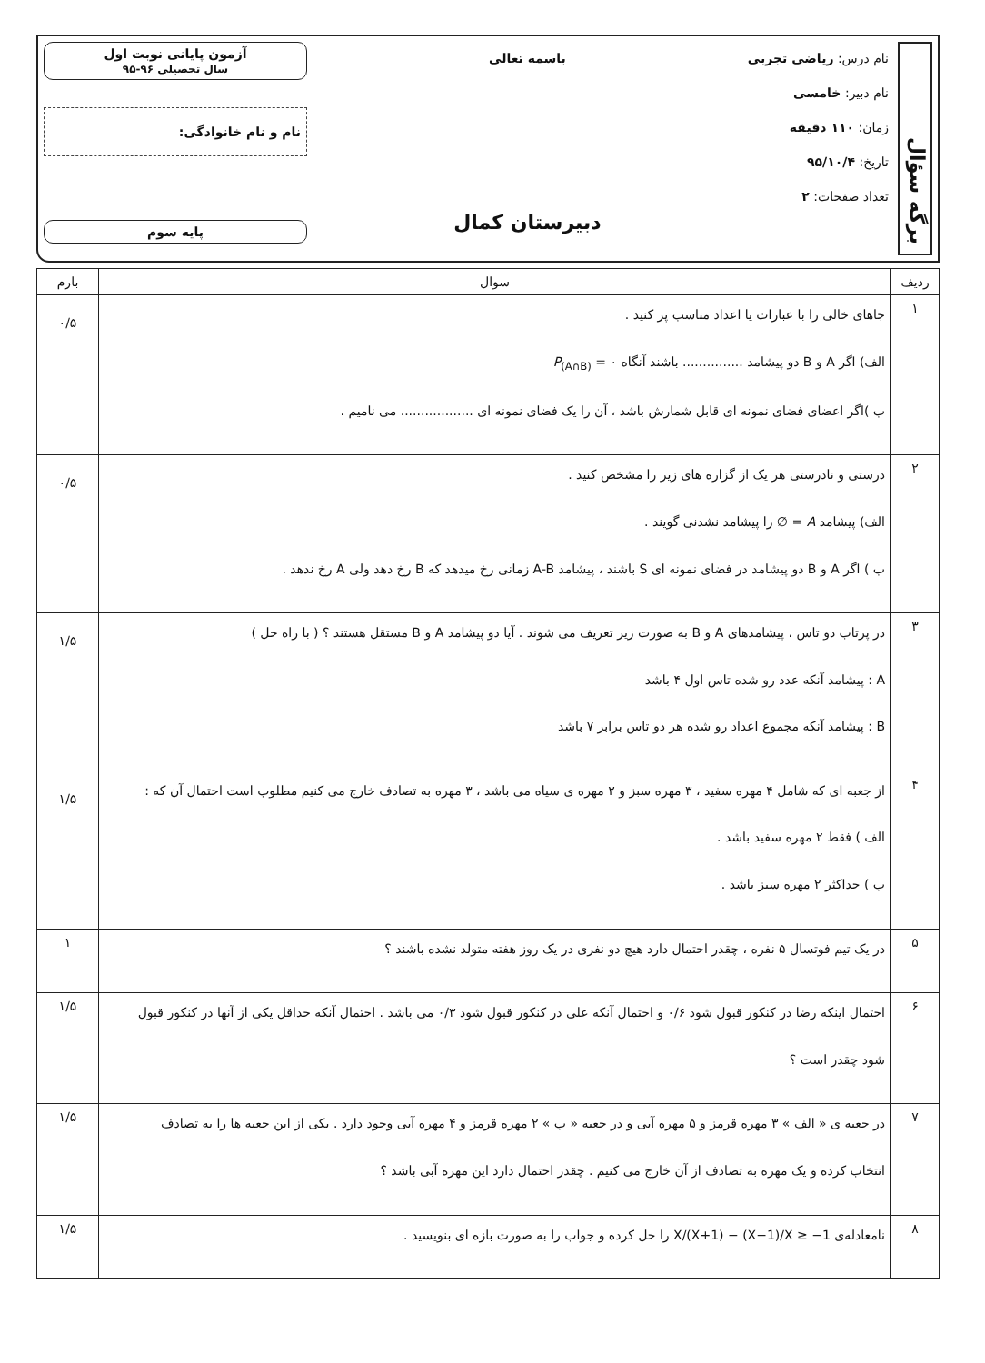برگه سؤال
نام درس: ریاضی تجربی
نام دبیر: خامسی
زمان: ۱۱۰ دقیقه
تاریخ: ۹۵/۱۰/۴
تعداد صفحات: ۲
باسمه تعالی
دبیرستان کمال
آزمون پایانی نوبت اول
سال تحصیلی ۹۶-۹۵
نام و نام خانوادگی:
پایه سوم
| ردیف | سوال | بارم |
| --- | --- | --- |
| ۱ | جاهای خالی را با عبارات یا اعداد مناسب پر کنید . الف) اگر A و B دو پیشامد ............... باشند آنگاه ۰ = P<sub>(A∩B)</sub> ب )اگر اعضای فضای نمونه ای قابل شمارش باشد ، آن را یک فضای نمونه ای .................. می نامیم . | ۰/۵ |
| ۲ | درستی و نادرستی هر یک از گزاره های زیر را مشخص کنید . الف) پیشامد A = ∅ را پیشامد نشدنی گویند . ب ) اگر A و B دو پیشامد در فضای نمونه ای S باشند ، پیشامد A-B زمانی رخ میدهد که B رخ دهد ولی A رخ ندهد . | ۰/۵ |
| ۳ | در پرتاب دو تاس ، پیشامدهای A و B به صورت زیر تعریف می شوند . آیا دو پیشامد A و B مستقل هستند ؟ ( با راه حل ) A : پیشامد آنکه عدد رو شده تاس اول ۴ باشد B : پیشامد آنکه مجموع اعداد رو شده هر دو تاس برابر ۷ باشد | ۱/۵ |
| ۴ | از جعبه ای که شامل ۴ مهره سفید ، ۳ مهره سبز و ۲ مهره ی سیاه می باشد ، ۳ مهره به تصادف خارج می کنیم مطلوب است احتمال آن که : الف ) فقط ۲ مهره سفید باشد . ب ) حداکثر ۲ مهره سبز باشد . | ۱/۵ |
| ۵ | در یک تیم فوتسال ۵ نفره ، چقدر احتمال دارد هیچ دو نفری در یک روز هفته متولد نشده باشند ؟ | ۱ |
| ۶ | احتمال اینکه رضا در کنکور قبول شود ۰/۶ و احتمال آنکه علی در کنکور قبول شود ۰/۳ می باشد . احتمال آنکه حداقل یکی از آنها در کنکور قبول شود چقدر است ؟ | ۱/۵ |
| ۷ | در جعبه ی « الف » ۳ مهره قرمز و ۵ مهره آبی و در جعبه « ب » ۲ مهره قرمز و ۴ مهره آبی وجود دارد . یکی از این جعبه ها را به تصادف انتخاب کرده و یک مهره به تصادف از آن خارج می کنیم . چقدر احتمال دارد این مهره آبی باشد ؟ | ۱/۵ |
| ۸ | نامعادله‌ی X/(X+1) − (X−1)/X ≥ −1 را حل کرده و جواب را به صورت بازه ای بنویسید . | ۱/۵ |